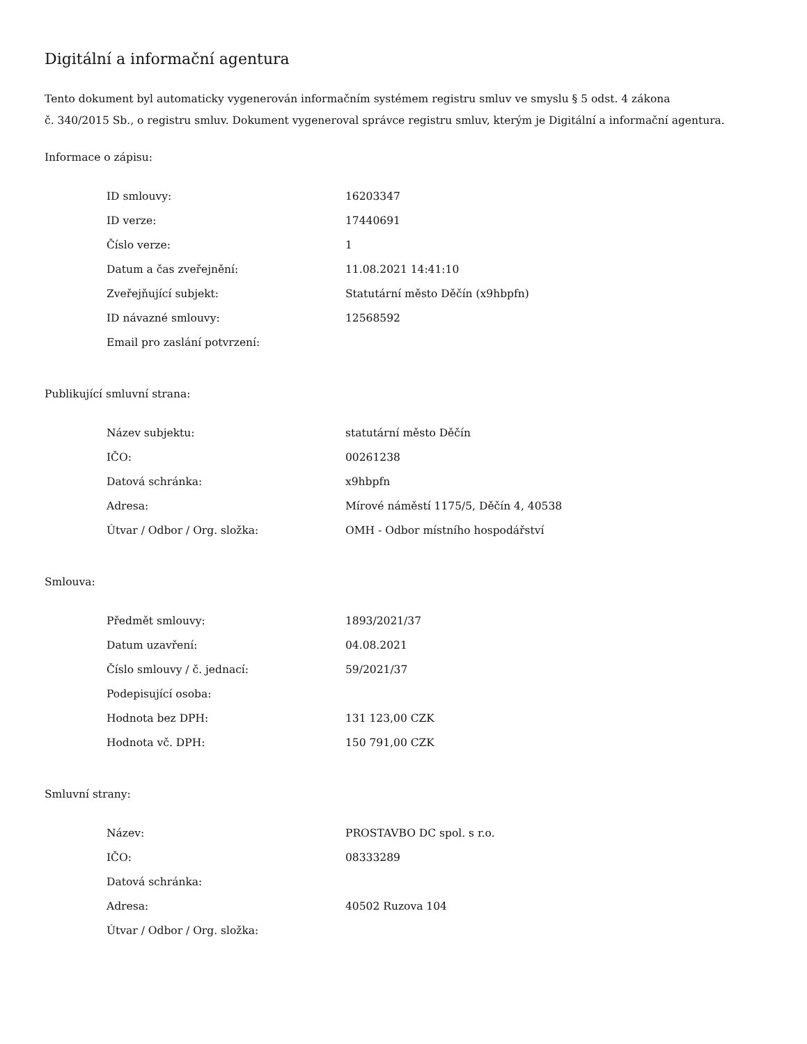Digitální a informační agentura
Tento dokument byl automaticky vygenerován informačním systémem registru smluv ve smyslu § 5 odst. 4 zákona
č. 340/2015 Sb., o registru smluv. Dokument vygeneroval správce registru smluv, kterým je Digitální a informační agentura.
Informace o zápisu:
| ID smlouvy: | 16203347 |
| ID verze: | 17440691 |
| Číslo verze: | 1 |
| Datum a čas zveřejnění: | 11.08.2021 14:41:10 |
| Zveřejňující subjekt: | Statutární město Děčín (x9hbpfn) |
| ID návazné smlouvy: | 12568592 |
| Email pro zaslání potvrzení: | |
Publikující smluvní strana:
| Název subjektu: | statutární město Děčín |
| IČO: | 00261238 |
| Datová schránka: | x9hbpfn |
| Adresa: | Mírové náměstí 1175/5, Děčín 4, 40538 |
| Útvar / Odbor / Org. složka: | OMH - Odbor místního hospodářství |
Smlouva:
| Předmět smlouvy: | 1893/2021/37 |
| Datum uzavření: | 04.08.2021 |
| Číslo smlouvy / č. jednací: | 59/2021/37 |
| Podepisující osoba: | |
| Hodnota bez DPH: | 131 123,00 CZK |
| Hodnota vč. DPH: | 150 791,00 CZK |
Smluvní strany:
| Název: | PROSTAVBO DC spol. s r.o. |
| IČO: | 08333289 |
| Datová schránka: | |
| Adresa: | 40502 Ruzova 104 |
| Útvar / Odbor / Org. složka: | |